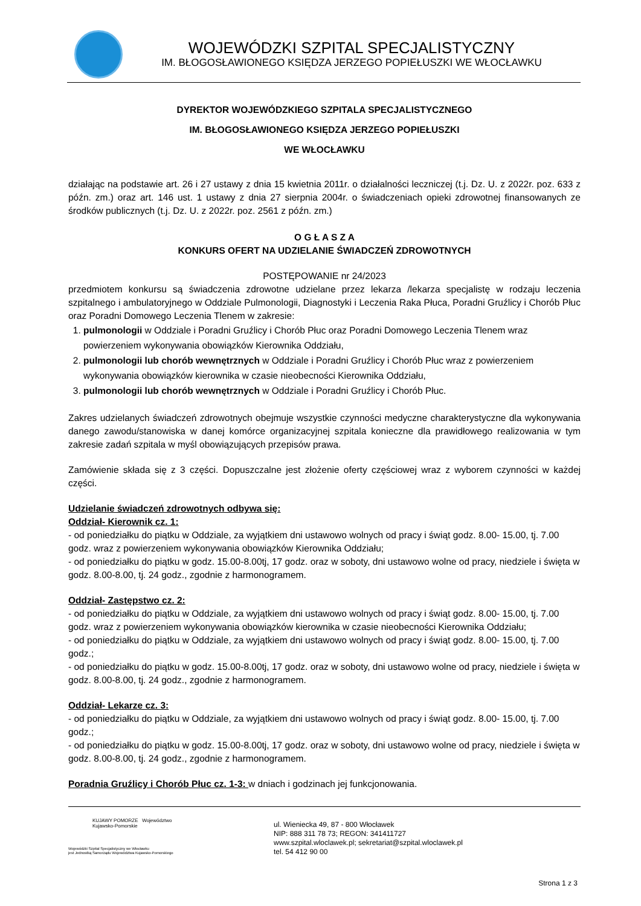WOJEWÓDZKI SZPITAL SPECJALISTYCZNY
IM. BŁOGOSŁAWIONEGO KSIĘDZA JERZEGO POPIEŁUSZKI WE WŁOCŁAWKU
DYREKTOR WOJEWÓDZKIEGO SZPITALA SPECJALISTYCZNEGO
IM. BŁOGOSŁAWIONEGO KSIĘDZA JERZEGO POPIEŁUSZKI
WE WŁOCŁAWKU
działając na podstawie art. 26 i 27 ustawy z dnia 15 kwietnia 2011r. o działalności leczniczej (t.j. Dz. U. z 2022r. poz. 633 z późn. zm.) oraz art. 146 ust. 1 ustawy z dnia 27 sierpnia 2004r. o świadczeniach opieki zdrowotnej finansowanych ze środków publicznych (t.j. Dz. U. z 2022r. poz. 2561 z późn. zm.)
O G Ł A S Z A
KONKURS OFERT NA UDZIELANIE ŚWIADCZEŃ ZDROWOTNYCH
POSTĘPOWANIE nr 24/2023
przedmiotem konkursu są świadczenia zdrowotne udzielane przez lekarza /lekarza specjalistę w rodzaju leczenia szpitalnego i ambulatoryjnego w Oddziale Pulmonologii, Diagnostyki i Leczenia Raka Płuca, Poradni Gruźlicy i Chorób Płuc oraz Poradni Domowego Leczenia Tlenem w zakresie:
1. pulmonologii w Oddziale i Poradni Gruźlicy i Chorób Płuc oraz Poradni Domowego Leczenia Tlenem wraz powierzeniem wykonywania obowiązków Kierownika Oddziału,
2. pulmonologii lub chorób wewnętrznych w Oddziale i Poradni Gruźlicy i Chorób Płuc wraz z powierzeniem wykonywania obowiązków kierownika w czasie nieobecności Kierownika Oddziału,
3. pulmonologii lub chorób wewnętrznych w Oddziale i Poradni Gruźlicy i Chorób Płuc.
Zakres udzielanych świadczeń zdrowotnych obejmuje wszystkie czynności medyczne charakterystyczne dla wykonywania danego zawodu/stanowiska w danej komórce organizacyjnej szpitala konieczne dla prawidłowego realizowania w tym zakresie zadań szpitala w myśl obowiązujących przepisów prawa.
Zamówienie składa się z 3 części. Dopuszczalne jest złożenie oferty częściowej wraz z wyborem czynności w każdej części.
Udzielanie świadczeń zdrowotnych odbywa się:
Oddział- Kierownik cz. 1:
- od poniedziałku do piątku w Oddziale, za wyjątkiem dni ustawowo wolnych od pracy i świąt godz. 8.00- 15.00, tj. 7.00 godz. wraz z powierzeniem wykonywania obowiązków Kierownika Oddziału;
- od poniedziałku do piątku w godz. 15.00-8.00tj, 17 godz. oraz w soboty, dni ustawowo wolne od pracy, niedziele i święta w godz. 8.00-8.00, tj. 24 godz., zgodnie z harmonogramem.
Oddział- Zastępstwo cz. 2:
- od poniedziałku do piątku w Oddziale, za wyjątkiem dni ustawowo wolnych od pracy i świąt godz. 8.00- 15.00, tj. 7.00 godz. wraz z powierzeniem wykonywania obowiązków kierownika w czasie nieobecności Kierownika Oddziału;
- od poniedziałku do piątku w Oddziale, za wyjątkiem dni ustawowo wolnych od pracy i świąt godz. 8.00- 15.00, tj. 7.00 godz.;
- od poniedziałku do piątku w godz. 15.00-8.00tj, 17 godz. oraz w soboty, dni ustawowo wolne od pracy, niedziele i święta w godz. 8.00-8.00, tj. 24 godz., zgodnie z harmonogramem.
Oddział- Lekarze cz. 3:
- od poniedziałku do piątku w Oddziale, za wyjątkiem dni ustawowo wolnych od pracy i świąt godz. 8.00- 15.00, tj. 7.00 godz.;
- od poniedziałku do piątku w godz. 15.00-8.00tj, 17 godz. oraz w soboty, dni ustawowo wolne od pracy, niedziele i święta w godz. 8.00-8.00, tj. 24 godz., zgodnie z harmonogramem.
Poradnia Gruźlicy i Chorób Płuc cz. 1-3: w dniach i godzinach jej funkcjonowania.
KUJAWY POMORZE Województwo Kujawsko-Pomorskie
Wojewódzki Szpital Specjalistyczny we Włocławku
jest Jednostką Samorządu Województwa Kujawsko-Pomorskiego
ul. Wieniecka 49, 87 - 800 Włocławek
NIP: 888 311 78 73; REGON: 341411727
www.szpital.wloclawek.pl; sekretariat@szpital.wloclawek.pl
tel. 54 412 90 00
Strona 1 z 3